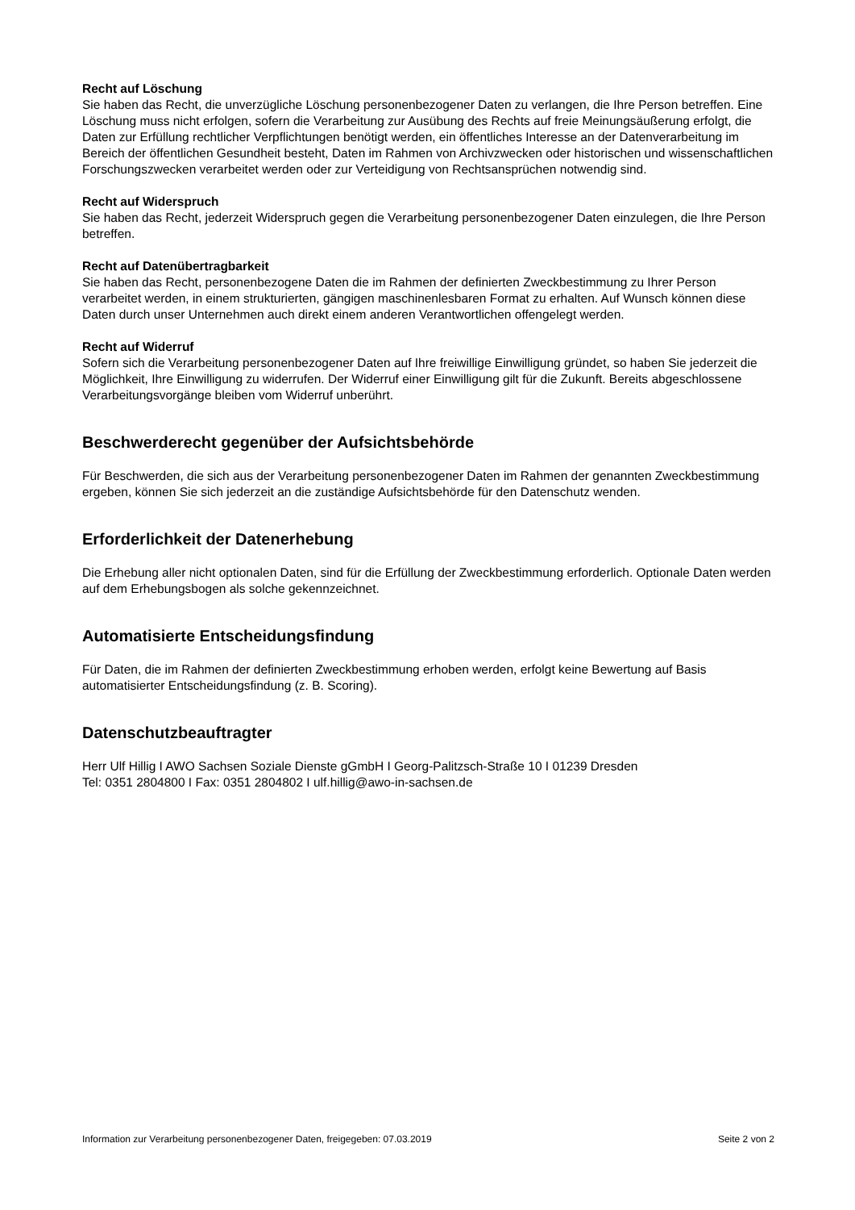Recht auf Löschung
Sie haben das Recht, die unverzügliche Löschung personenbezogener Daten zu verlangen, die Ihre Person betreffen. Eine Löschung muss nicht erfolgen, sofern die Verarbeitung zur Ausübung des Rechts auf freie Meinungsäußerung erfolgt, die Daten zur Erfüllung rechtlicher Verpflichtungen benötigt werden, ein öffentliches Interesse an der Datenverarbeitung im Bereich der öffentlichen Gesundheit besteht, Daten im Rahmen von Archivzwecken oder historischen und wissenschaftlichen Forschungszwecken verarbeitet werden oder zur Verteidigung von Rechtsansprüchen notwendig sind.
Recht auf Widerspruch
Sie haben das Recht, jederzeit Widerspruch gegen die Verarbeitung personenbezogener Daten einzulegen, die Ihre Person betreffen.
Recht auf Datenübertragbarkeit
Sie haben das Recht, personenbezogene Daten die im Rahmen der definierten Zweckbestimmung zu Ihrer Person verarbeitet werden, in einem strukturierten, gängigen maschinenlesbaren Format zu erhalten. Auf Wunsch können diese Daten durch unser Unternehmen auch direkt einem anderen Verantwortlichen offengelegt werden.
Recht auf Widerruf
Sofern sich die Verarbeitung personenbezogener Daten auf Ihre freiwillige Einwilligung gründet, so haben Sie jederzeit die Möglichkeit, Ihre Einwilligung zu widerrufen. Der Widerruf einer Einwilligung gilt für die Zukunft. Bereits abgeschlossene Verarbeitungsvorgänge bleiben vom Widerruf unberührt.
Beschwerderecht gegenüber der Aufsichtsbehörde
Für Beschwerden, die sich aus der Verarbeitung personenbezogener Daten im Rahmen der genannten Zweckbestimmung ergeben, können Sie sich jederzeit an die zuständige Aufsichtsbehörde für den Datenschutz wenden.
Erforderlichkeit der Datenerhebung
Die Erhebung aller nicht optionalen Daten, sind für die Erfüllung der Zweckbestimmung erforderlich. Optionale Daten werden auf dem Erhebungsbogen als solche gekennzeichnet.
Automatisierte Entscheidungsfindung
Für Daten, die im Rahmen der definierten Zweckbestimmung erhoben werden, erfolgt keine Bewertung auf Basis automatisierter Entscheidungsfindung (z. B. Scoring).
Datenschutzbeauftragter
Herr Ulf Hillig I AWO Sachsen Soziale Dienste gGmbH I Georg-Palitzsch-Straße 10 I 01239 Dresden
Tel: 0351 2804800 I Fax: 0351 2804802 I ulf.hillig@awo-in-sachsen.de
Information zur Verarbeitung personenbezogener Daten, freigegeben: 07.03.2019 Seite 2 von 2